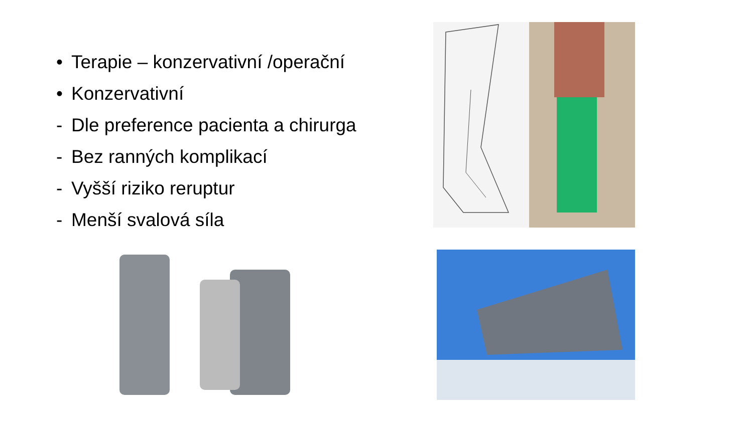• Terapie – konzervativní /operační
• Konzervativní
- Dle preference pacienta a chirurga
- Bez ranných komplikací
- Vyšší riziko reruptur
- Menší svalová síla